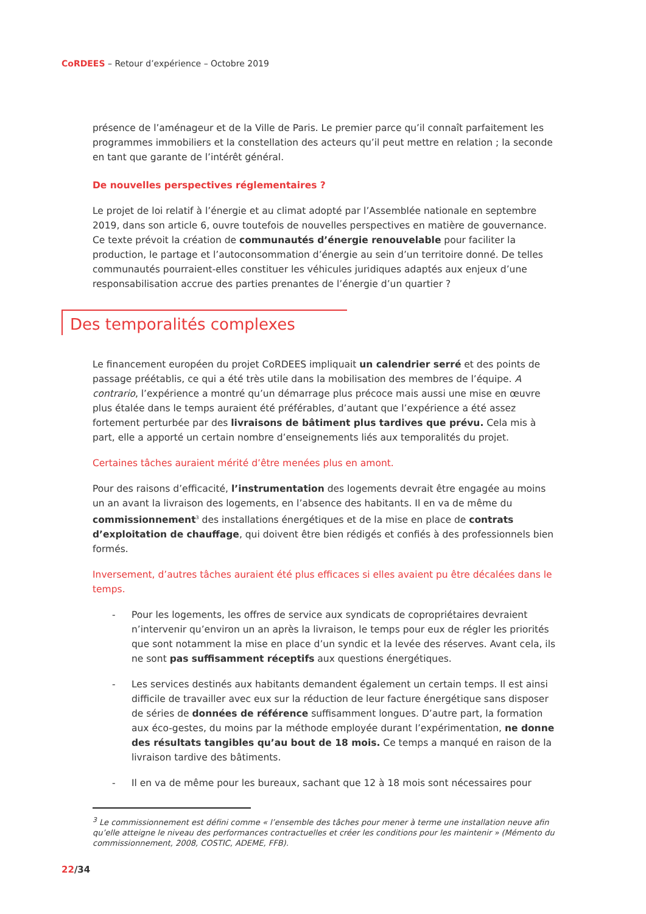CoRDEES – Retour d’expérience – Octobre 2019
présence de l’aménageur et de la Ville de Paris. Le premier parce qu’il connaît parfaitement les programmes immobiliers et la constellation des acteurs qu’il peut mettre en relation ; la seconde en tant que garante de l’intérêt général.
De nouvelles perspectives réglementaires ?
Le projet de loi relatif à l’énergie et au climat adopté par l’Assemblée nationale en septembre 2019, dans son article 6, ouvre toutefois de nouvelles perspectives en matière de gouvernance. Ce texte prévoit la création de communautés d’énergie renouvelable pour faciliter la production, le partage et l’autoconsommation d’énergie au sein d’un territoire donné. De telles communautés pourraient-elles constituer les véhicules juridiques adaptés aux enjeux d’une responsabilisation accrue des parties prenantes de l’énergie d’un quartier ?
Des temporalités complexes
Le financement européen du projet CoRDEES impliquait un calendrier serré et des points de passage préétablis, ce qui a été très utile dans la mobilisation des membres de l’équipe. A contrario, l’expérience a montré qu’un démarrage plus précoce mais aussi une mise en œuvre plus étalée dans le temps auraient été préférables, d’autant que l’expérience a été assez fortement perturbée par des livraisons de bâtiment plus tardives que prévu. Cela mis à part, elle a apporté un certain nombre d’enseignements liés aux temporalités du projet.
Certaines tâches auraient mérité d’être menées plus en amont.
Pour des raisons d’efficacité, l’instrumentation des logements devrait être engagée au moins un an avant la livraison des logements, en l’absence des habitants. Il en va de même du commissionnement<sup>3</sup> des installations énergétiques et de la mise en place de contrats d’exploitation de chauffage, qui doivent être bien rédigés et confiés à des professionnels bien formés.
Inversement, d’autres tâches auraient été plus efficaces si elles avaient pu être décalées dans le temps.
- Pour les logements, les offres de service aux syndicats de copropriétaires devraient n’intervenir qu’environ un an après la livraison, le temps pour eux de régler les priorités que sont notamment la mise en place d’un syndic et la levée des réserves. Avant cela, ils ne sont pas suffisamment réceptifs aux questions énergétiques.
- Les services destinés aux habitants demandent également un certain temps. Il est ainsi difficile de travailler avec eux sur la réduction de leur facture énergétique sans disposer de séries de données de référence suffisamment longues. D’autre part, la formation aux éco-gestes, du moins par la méthode employée durant l’expérimentation, ne donne des résultats tangibles qu’au bout de 18 mois. Ce temps a manqué en raison de la livraison tardive des bâtiments.
- Il en va de même pour les bureaux, sachant que 12 à 18 mois sont nécessaires pour
<sup>3</sup> Le commissionnement est défini comme « l’ensemble des tâches pour mener à terme une installation neuve afin qu’elle atteigne le niveau des performances contractuelles et créer les conditions pour les maintenir » (Mémento du commissionnement, 2008, COSTIC, ADEME, FFB).
22/34